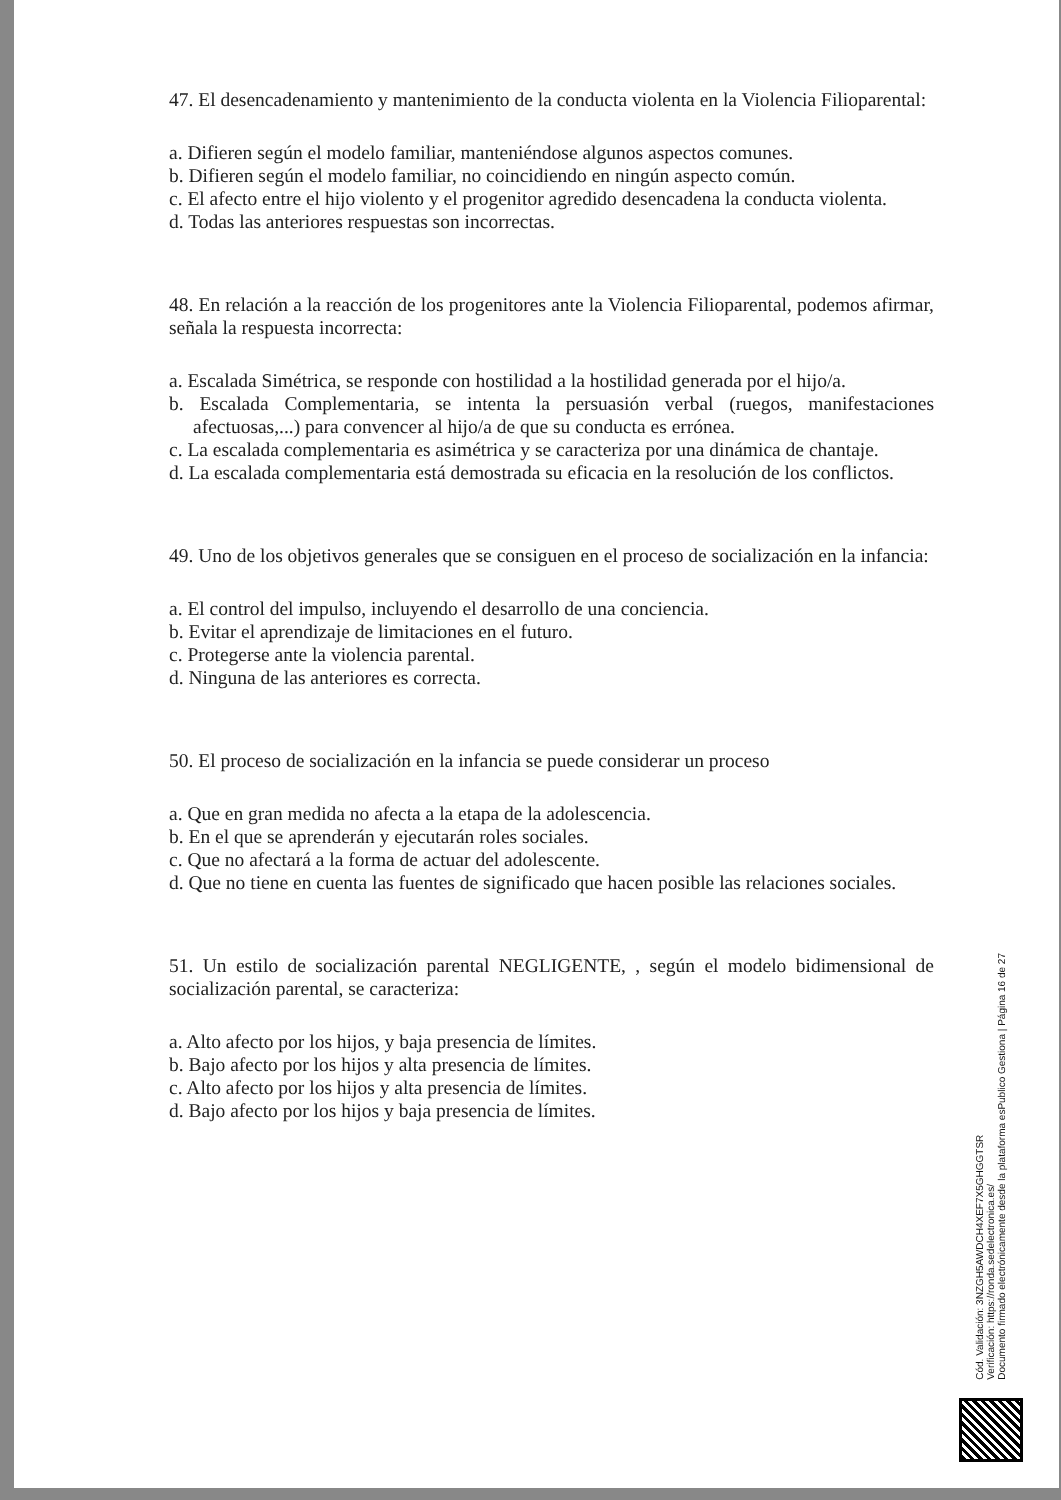47. El desencadenamiento y mantenimiento de la conducta violenta en la Violencia Filioparental:
a. Difieren según el modelo familiar, manteniéndose algunos aspectos comunes.
b. Difieren según el modelo familiar, no coincidiendo en ningún aspecto común.
c. El afecto entre el hijo violento y el progenitor agredido desencadena la conducta violenta.
d. Todas las anteriores respuestas son incorrectas.
48. En relación a la reacción de los progenitores ante la Violencia Filioparental, podemos afirmar, señala la respuesta incorrecta:
a. Escalada Simétrica, se responde con hostilidad a la hostilidad generada por el hijo/a.
b. Escalada Complementaria, se intenta la persuasión verbal (ruegos, manifestaciones afectuosas,...) para convencer al hijo/a de que su conducta es errónea.
c. La escalada complementaria es asimétrica y se caracteriza por una dinámica de chantaje.
d. La escalada complementaria está demostrada su eficacia en la resolución de los conflictos.
49. Uno de los objetivos generales que se consiguen en el proceso de socialización en la infancia:
a. El control del impulso, incluyendo el desarrollo de una conciencia.
b. Evitar el aprendizaje de limitaciones en el futuro.
c. Protegerse ante la violencia parental.
d. Ninguna de las anteriores es correcta.
50. El proceso de socialización en la infancia se puede considerar un proceso
a. Que en gran medida no afecta a la etapa de la adolescencia.
b. En el que se aprenderán y ejecutarán roles sociales.
c. Que no afectará a la forma de actuar del adolescente.
d. Que no tiene en cuenta las fuentes de significado que hacen posible las relaciones sociales.
51. Un estilo de socialización parental NEGLIGENTE, , según el modelo bidimensional de socialización parental, se caracteriza:
a. Alto afecto por los hijos, y baja presencia de límites.
b. Bajo afecto por los hijos y alta presencia de límites.
c. Alto afecto por los hijos y alta presencia de límites.
d. Bajo afecto por los hijos y baja presencia de límites.
Cód. Validación: 3NZGH5AWDCH4XEF7X5GHGGTSR
Verificación: https://ronda.sedelectronica.es/
Documento firmado electrónicamente desde la plataforma esPublico Gestiona | Página 16 de 27